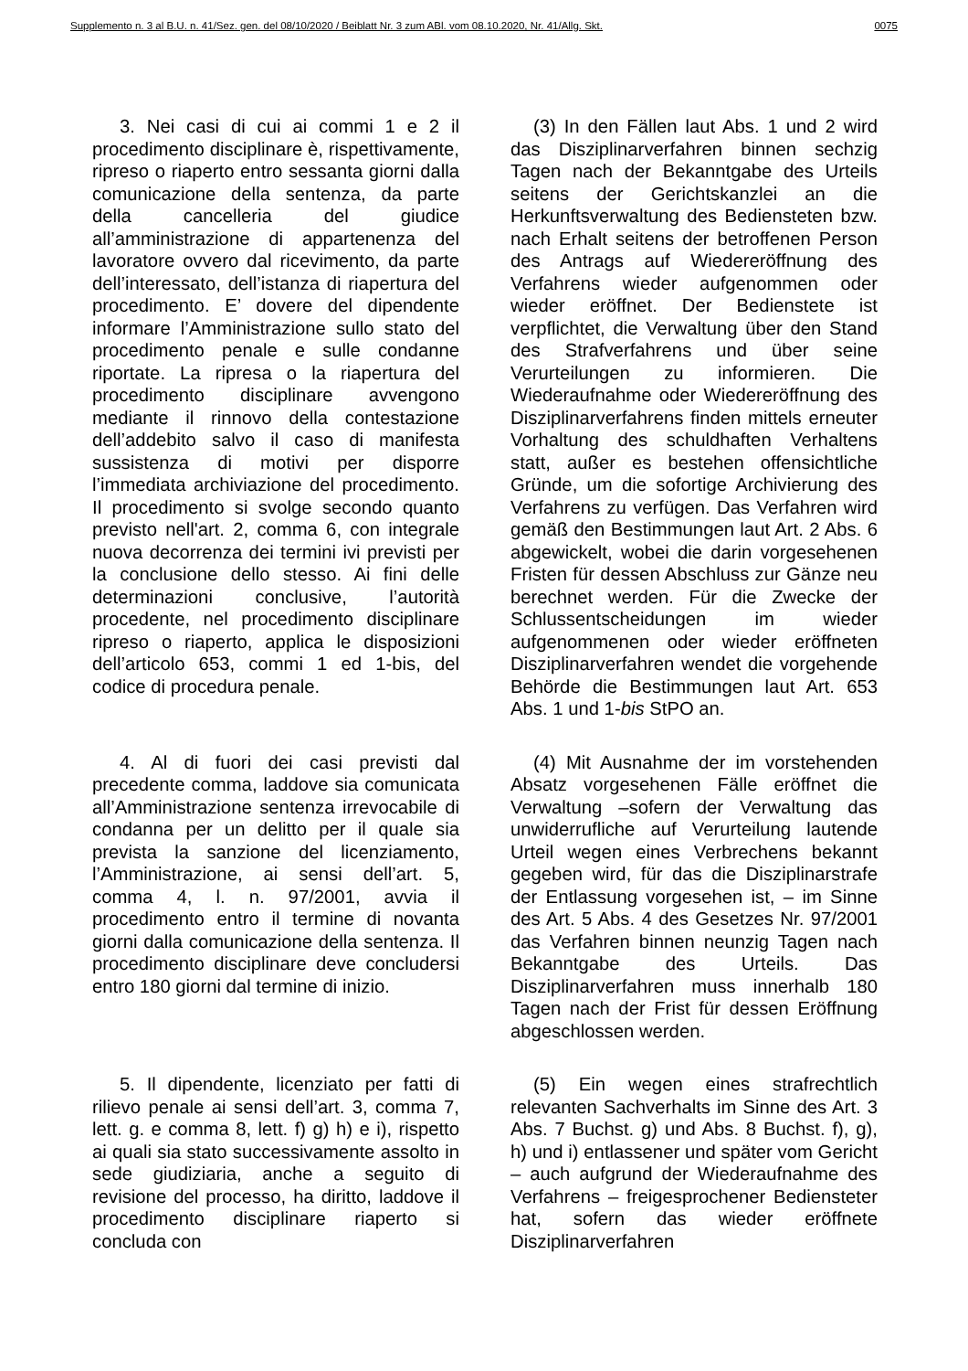Supplemento n. 3 al B.U. n. 41/Sez. gen. del 08/10/2020 / Beiblatt Nr. 3 zum ABl. vom 08.10.2020, Nr. 41/Allg. Skt. 0075
3. Nei casi di cui ai commi 1 e 2 il procedimento disciplinare è, rispettivamente, ripreso o riaperto entro sessanta giorni dalla comunicazione della sentenza, da parte della cancelleria del giudice all’amministrazione di appartenenza del lavoratore ovvero dal ricevimento, da parte dell’interessato, dell’istanza di riapertura del procedimento. E’ dovere del dipendente informare l’Amministrazione sullo stato del procedimento penale e sulle condanne riportate. La ripresa o la riapertura del procedimento disciplinare avvengono mediante il rinnovo della contestazione dell’addebito salvo il caso di manifesta sussistenza di motivi per disporre l’immediata archiviazione del procedimento. Il procedimento si svolge secondo quanto previsto nell'art. 2, comma 6, con integrale nuova decorrenza dei termini ivi previsti per la conclusione dello stesso. Ai fini delle determinazioni conclusive, l’autorità procedente, nel procedimento disciplinare ripreso o riaperto, applica le disposizioni dell’articolo 653, commi 1 ed 1-bis, del codice di procedura penale.
(3) In den Fällen laut Abs. 1 und 2 wird das Disziplinarverfahren binnen sechzig Tagen nach der Bekanntgabe des Urteils seitens der Gerichtskanzlei an die Herkunftsverwaltung des Bediensteten bzw. nach Erhalt seitens der betroffenen Person des Antrags auf Wiedereröffnung des Verfahrens wieder aufgenommen oder wieder eröffnet. Der Bedienstete ist verpflichtet, die Verwaltung über den Stand des Strafverfahrens und über seine Verurteilungen zu informieren. Die Wiederaufnahme oder Wiedereröffnung des Disziplinarverfahrens finden mittels erneuter Vorhaltung des schuldhaften Verhaltens statt, außer es bestehen offensichtliche Gründe, um die sofortige Archivierung des Verfahrens zu verfügen. Das Verfahren wird gemäß den Bestimmungen laut Art. 2 Abs. 6 abgewickelt, wobei die darin vorgesehenen Fristen für dessen Abschluss zur Gänze neu berechnet werden. Für die Zwecke der Schlussentscheidungen im wieder aufgenommenen oder wieder eröffneten Disziplinarverfahren wendet die vorgehende Behörde die Bestimmungen laut Art. 653 Abs. 1 und 1-bis StPO an.
4. Al di fuori dei casi previsti dal precedente comma, laddove sia comunicata all’Amministrazione sentenza irrevocabile di condanna per un delitto per il quale sia prevista la sanzione del licenziamento, l’Amministrazione, ai sensi dell’art. 5, comma 4, l. n. 97/2001, avvia il procedimento entro il termine di novanta giorni dalla comunicazione della sentenza. Il procedimento disciplinare deve concludersi entro 180 giorni dal termine di inizio.
(4) Mit Ausnahme der im vorstehenden Absatz vorgesehenen Fälle eröffnet die Verwaltung –sofern der Verwaltung das unwiderrufliche auf Verurteilung lautende Urteil wegen eines Verbrechens bekannt gegeben wird, für das die Disziplinarstrafe der Entlassung vorgesehen ist, – im Sinne des Art. 5 Abs. 4 des Gesetzes Nr. 97/2001 das Verfahren binnen neunzig Tagen nach Bekanntgabe des Urteils. Das Disziplinarverfahren muss innerhalb 180 Tagen nach der Frist für dessen Eröffnung abgeschlossen werden.
5. Il dipendente, licenziato per fatti di rilievo penale ai sensi dell’art. 3, comma 7, lett. g. e comma 8, lett. f) g) h) e i), rispetto ai quali sia stato successivamente assolto in sede giudiziaria, anche a seguito di revisione del processo, ha diritto, laddove il procedimento disciplinare riaperto si concluda con
(5) Ein wegen eines strafrechtlich relevanten Sachverhalts im Sinne des Art. 3 Abs. 7 Buchst. g) und Abs. 8 Buchst. f), g), h) und i) entlassener und später vom Gericht – auch aufgrund der Wiederaufnahme des Verfahrens – freigesprochener Bediensteter hat, sofern das wieder eröffnete Disziplinarverfahren